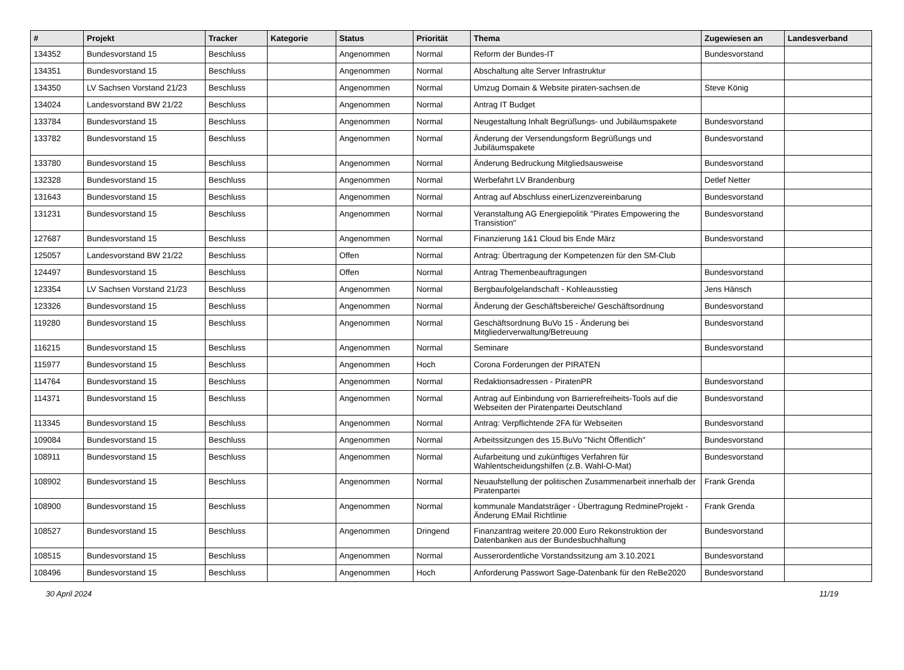| # | Projekt | Tracker | Kategorie | Status | Priorität | Thema | Zugewiesen an | Landesverband |
| --- | --- | --- | --- | --- | --- | --- | --- | --- |
| 134352 | Bundesvorstand 15 | Beschluss | | Angenommen | Normal | Reform der Bundes-IT | Bundesvorstand | |
| 134351 | Bundesvorstand 15 | Beschluss | | Angenommen | Normal | Abschaltung alte Server Infrastruktur | | |
| 134350 | LV Sachsen Vorstand 21/23 | Beschluss | | Angenommen | Normal | Umzug Domain & Website piraten-sachsen.de | Steve König | |
| 134024 | Landesvorstand BW 21/22 | Beschluss | | Angenommen | Normal | Antrag IT Budget | | |
| 133784 | Bundesvorstand 15 | Beschluss | | Angenommen | Normal | Neugestaltung Inhalt Begrüßungs- und Jubiläumspakete | Bundesvorstand | |
| 133782 | Bundesvorstand 15 | Beschluss | | Angenommen | Normal | Änderung der Versendungsform Begrüßungs und Jubiläumspakete | Bundesvorstand | |
| 133780 | Bundesvorstand 15 | Beschluss | | Angenommen | Normal | Änderung Bedruckung Mitgliedsausweise | Bundesvorstand | |
| 132328 | Bundesvorstand 15 | Beschluss | | Angenommen | Normal | Werbefahrt LV Brandenburg | Detlef Netter | |
| 131643 | Bundesvorstand 15 | Beschluss | | Angenommen | Normal | Antrag auf Abschluss einerLizenzvereinbarung | Bundesvorstand | |
| 131231 | Bundesvorstand 15 | Beschluss | | Angenommen | Normal | Veranstaltung AG Energiepolitik "Pirates Empowering the Transistion" | Bundesvorstand | |
| 127687 | Bundesvorstand 15 | Beschluss | | Angenommen | Normal | Finanzierung 1&1 Cloud bis Ende März | Bundesvorstand | |
| 125057 | Landesvorstand BW 21/22 | Beschluss | | Offen | Normal | Antrag: Übertragung der Kompetenzen für den SM-Club | | |
| 124497 | Bundesvorstand 15 | Beschluss | | Offen | Normal | Antrag Themenbeauftragungen | Bundesvorstand | |
| 123354 | LV Sachsen Vorstand 21/23 | Beschluss | | Angenommen | Normal | Bergbaufolgelandschaft - Kohleausstieg | Jens Hänsch | |
| 123326 | Bundesvorstand 15 | Beschluss | | Angenommen | Normal | Änderung der Geschäftsbereiche/ Geschäftsordnung | Bundesvorstand | |
| 119280 | Bundesvorstand 15 | Beschluss | | Angenommen | Normal | Geschäftsordnung BuVo 15 - Änderung bei Mitgliederverwaltung/Betreuung | Bundesvorstand | |
| 116215 | Bundesvorstand 15 | Beschluss | | Angenommen | Normal | Seminare | Bundesvorstand | |
| 115977 | Bundesvorstand 15 | Beschluss | | Angenommen | Hoch | Corona Forderungen der PIRATEN | | |
| 114764 | Bundesvorstand 15 | Beschluss | | Angenommen | Normal | Redaktionsadressen - PiratenPR | Bundesvorstand | |
| 114371 | Bundesvorstand 15 | Beschluss | | Angenommen | Normal | Antrag auf Einbindung von Barrierefreiheits-Tools auf die Webseiten der Piratenpartei Deutschland | Bundesvorstand | |
| 113345 | Bundesvorstand 15 | Beschluss | | Angenommen | Normal | Antrag: Verpflichtende 2FA für Webseiten | Bundesvorstand | |
| 109084 | Bundesvorstand 15 | Beschluss | | Angenommen | Normal | Arbeitssitzungen des 15.BuVo "Nicht Öffentlich" | Bundesvorstand | |
| 108911 | Bundesvorstand 15 | Beschluss | | Angenommen | Normal | Aufarbeitung und zukünftiges Verfahren für Wahlentscheidungshilfen (z.B. Wahl-O-Mat) | Bundesvorstand | |
| 108902 | Bundesvorstand 15 | Beschluss | | Angenommen | Normal | Neuaufstellung der politischen Zusammenarbeit innerhalb der Piratenpartei | Frank Grenda | |
| 108900 | Bundesvorstand 15 | Beschluss | | Angenommen | Normal | kommunale Mandatsträger - Übertragung RedmineProjekt - Änderung EMail Richtlinie | Frank Grenda | |
| 108527 | Bundesvorstand 15 | Beschluss | | Angenommen | Dringend | Finanzantrag weitere 20.000 Euro Rekonstruktion der Datenbanken aus der Bundesbuchhaltung | Bundesvorstand | |
| 108515 | Bundesvorstand 15 | Beschluss | | Angenommen | Normal | Ausserordentliche Vorstandssitzung am 3.10.2021 | Bundesvorstand | |
| 108496 | Bundesvorstand 15 | Beschluss | | Angenommen | Hoch | Anforderung Passwort Sage-Datenbank für den ReBe2020 | Bundesvorstand | |
30 April 2024 11/19